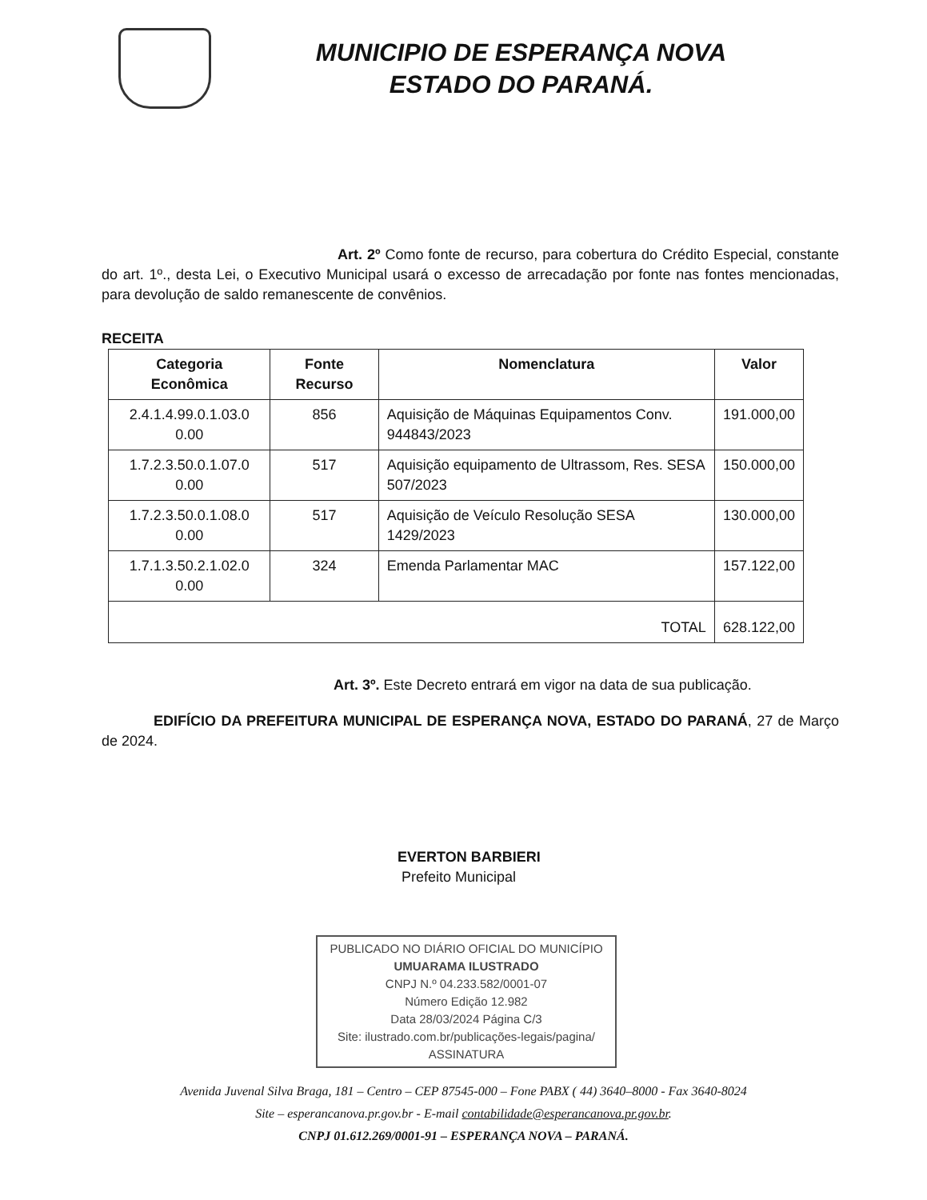MUNICIPIO DE ESPERANÇA NOVA
ESTADO DO PARANÁ.
Art. 2º Como fonte de recurso, para cobertura do Crédito Especial, constante do art. 1º., desta Lei, o Executivo Municipal usará o excesso de arrecadação por fonte nas fontes mencionadas, para devolução de saldo remanescente de convênios.
RECEITA
| Categoria Econômica | Fonte Recurso | Nomenclatura | Valor |
| --- | --- | --- | --- |
| 2.4.1.4.99.0.1.03.0 0.00 | 856 | Aquisição de Máquinas Equipamentos Conv. 944843/2023 | 191.000,00 |
| 1.7.2.3.50.0.1.07.0 0.00 | 517 | Aquisição equipamento de Ultrassom, Res. SESA 507/2023 | 150.000,00 |
| 1.7.2.3.50.0.1.08.0 0.00 | 517 | Aquisição de Veículo Resolução SESA 1429/2023 | 130.000,00 |
| 1.7.1.3.50.2.1.02.0 0.00 | 324 | Emenda Parlamentar MAC | 157.122,00 |
| TOTAL | | | 628.122,00 |
Art. 3º. Este Decreto entrará em vigor na data de sua publicação.
EDIFÍCIO DA PREFEITURA MUNICIPAL DE ESPERANÇA NOVA, ESTADO DO PARANÁ, 27 de Março de 2024.
EVERTON BARBIERI
Prefeito Municipal
PUBLICADO NO DIÁRIO OFICIAL DO MUNICÍPIO
UMUARAMA ILUSTRADO
CNPJ N.º 04.233.582/0001-07
Número Edição 12.982
Data 28/03/2024 Página C/3
Site: ilustrado.com.br/publicações-legais/pagina/
ASSINATURA
Avenida Juvenal Silva Braga, 181 – Centro – CEP 87545-000 – Fone PABX ( 44) 3640–8000 - Fax 3640-8024
Site – esperancanova.pr.gov.br - E-mail contabilidade@esperancanova.pr.gov.br.
CNPJ 01.612.269/0001-91 – ESPERANÇA NOVA – PARANÁ.